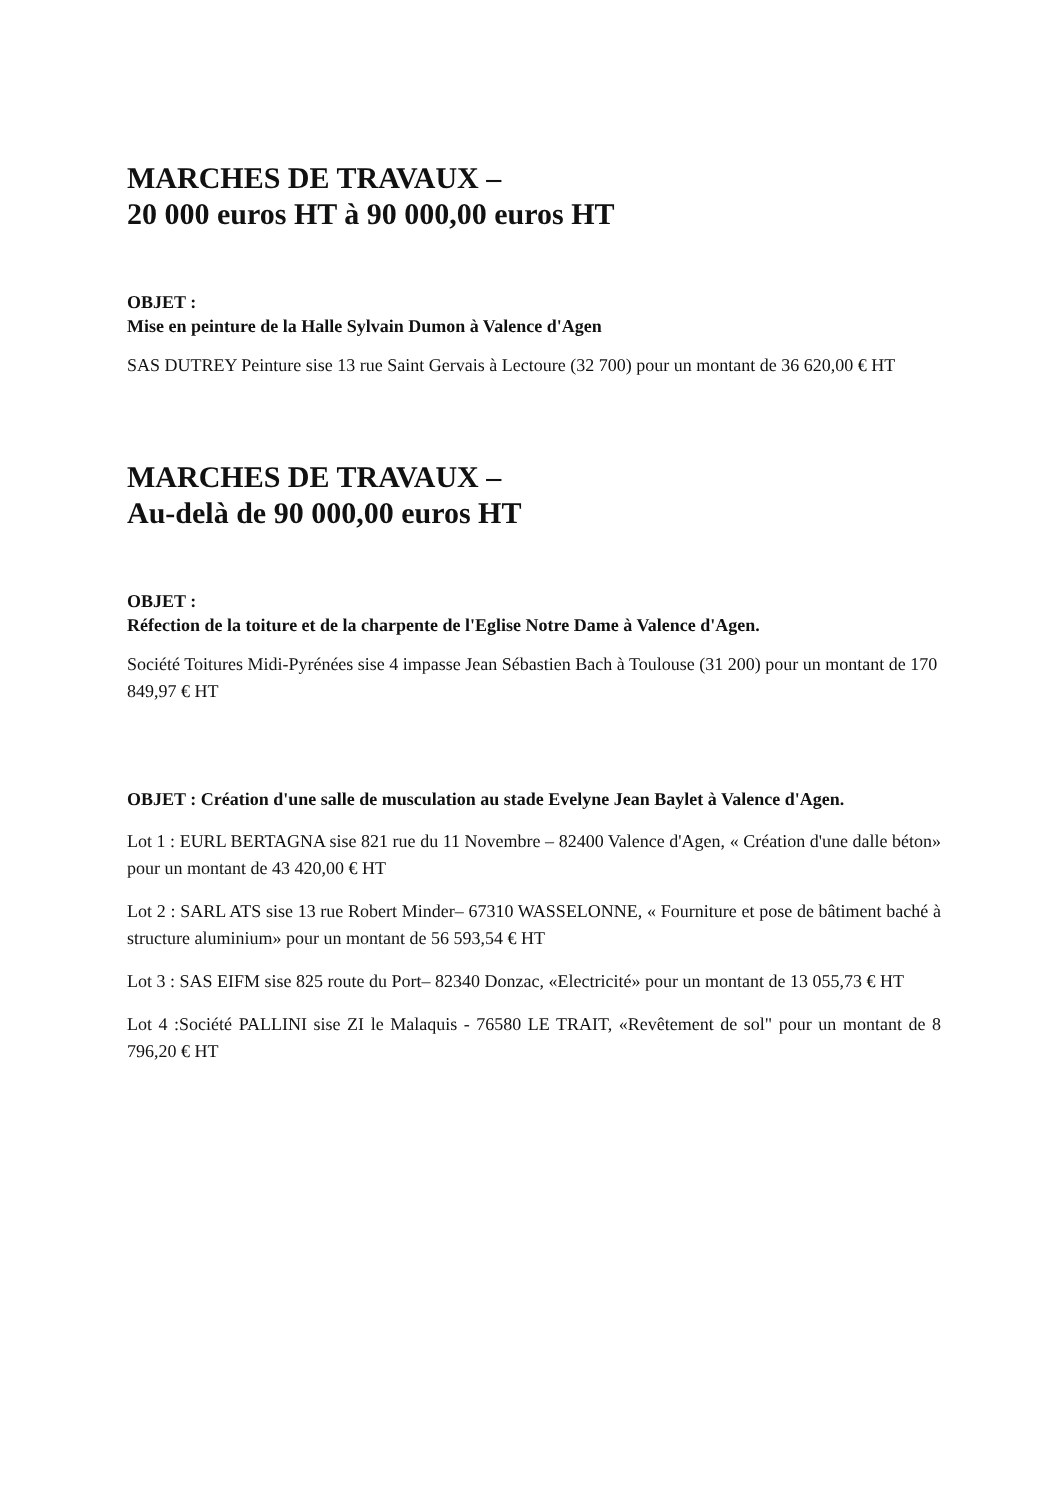MARCHES DE TRAVAUX –
20 000 euros HT à 90 000,00 euros HT
OBJET :
Mise en peinture de la Halle Sylvain Dumon à Valence d'Agen
SAS DUTREY Peinture sise 13 rue Saint Gervais à Lectoure (32 700) pour un montant de 36 620,00 € HT
MARCHES DE TRAVAUX –
Au-delà de 90 000,00 euros HT
OBJET :
Réfection de la toiture et de la charpente de l'Eglise Notre Dame à Valence d'Agen.
Société Toitures Midi-Pyrénées sise 4 impasse Jean Sébastien Bach à Toulouse (31 200) pour un montant de 170 849,97 € HT
OBJET : Création d'une salle de musculation au stade Evelyne Jean Baylet à Valence d'Agen.
Lot 1 : EURL BERTAGNA sise 821 rue du 11 Novembre – 82400 Valence d'Agen, « Création d'une dalle béton» pour un montant de 43 420,00 € HT
Lot 2 : SARL ATS sise 13 rue Robert Minder– 67310 WASSELONNE, « Fourniture et pose de bâtiment baché à structure aluminium» pour un montant de 56 593,54 € HT
Lot 3 : SAS EIFM sise 825 route du Port– 82340 Donzac, «Electricité» pour un montant de 13 055,73 € HT
Lot 4 :Société PALLINI sise ZI le Malaquis - 76580 LE TRAIT, «Revêtement de sol" pour un montant de 8 796,20 € HT